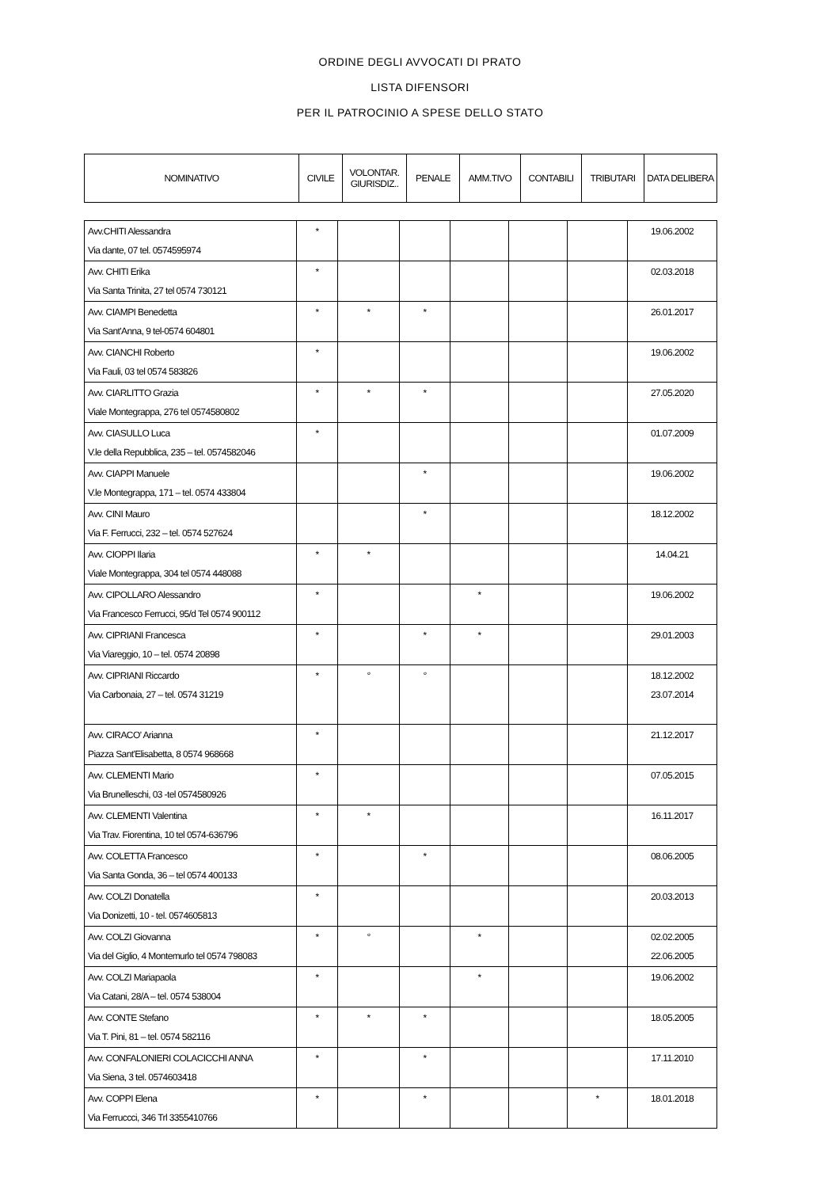ORDINE DEGLI AVVOCATI DI PRATO
LISTA DIFENSORI
PER IL PATROCINIO A SPESE DELLO STATO
| NOMINATIVO | CIVILE | VOLONTAR. GIURISDIZ.. | PENALE | AMM.TIVO | CONTABILI | TRIBUTARI | DATA DELIBERA |
| --- | --- | --- | --- | --- | --- | --- | --- |
| Avv.CHITI Alessandra Via dante, 07 tel. 0574595974 | * | | | | | | 19.06.2002 |
| Avv. CHITI Erika Via Santa Trinita, 27 tel 0574 730121 | * | | | | | | 02.03.2018 |
| Avv. CIAMPI Benedetta Via Sant'Anna, 9 tel-0574 604801 | * | * | * | | | | 26.01.2017 |
| Avv. CIANCHI Roberto Via Fauli, 03 tel 0574 583826 | * | | | | | | 19.06.2002 |
| Avv. CIARLITTO Grazia Viale Montegrappa, 276 tel 0574580802 | * | * | * | | | | 27.05.2020 |
| Avv. CIASULLO Luca V.le della Repubblica, 235 – tel. 0574582046 | * | | | | | | 01.07.2009 |
| Avv. CIAPPI Manuele V.le Montegrappa, 171 – tel. 0574 433804 | | | * | | | | 19.06.2002 |
| Avv. CINI Mauro Via F. Ferrucci, 232 – tel. 0574 527624 | | | * | | | | 18.12.2002 |
| Avv. CIOPPI Ilaria Viale Montegrappa, 304 tel 0574 448088 | * | * | | | | | 14.04.21 |
| Avv. CIPOLLARO Alessandro Via Francesco Ferrucci, 95/d Tel 0574 900112 | * | | | * | | | 19.06.2002 |
| Avv. CIPRIANI Francesca Via Viareggio, 10 – tel. 0574 20898 | * | | * | * | | | 29.01.2003 |
| Avv. CIPRIANI Riccardo Via Carbonaia, 27 – tel. 0574 31219 | * | ° | ° | | | | 18.12.2002 23.07.2014 |
| Avv. CIRACO' Arianna Piazza Sant'Elisabetta, 8 0574 968668 | * | | | | | | 21.12.2017 |
| Avv. CLEMENTI Mario Via Brunelleschi, 03 -tel 0574580926 | * | | | | | | 07.05.2015 |
| Avv. CLEMENTI Valentina Via Trav. Fiorentina, 10 tel 0574-636796 | * | * | | | | | 16.11.2017 |
| Avv. COLETTA Francesco Via Santa Gonda, 36 – tel 0574 400133 | * | | * | | | | 08.06.2005 |
| Avv. COLZI Donatella Via Donizetti, 10 - tel. 0574605813 | * | | | | | | 20.03.2013 |
| Avv. COLZI Giovanna Via del Giglio, 4 Montemurlo tel 0574 798083 | * | ° | | * | | | 02.02.2005 22.06.2005 |
| Avv. COLZI Mariapaola Via Catani, 28/A – tel. 0574 538004 | * | | | * | | | 19.06.2002 |
| Avv. CONTE Stefano Via T. Pini, 81 – tel. 0574 582116 | * | * | * | | | | 18.05.2005 |
| Avv. CONFALONIERI COLACICCHI ANNA Via Siena, 3 tel. 0574603418 | * | | * | | | | 17.11.2010 |
| Avv. COPPI Elena Via Ferruccci, 346 Trl 3355410766 | * | | * | | | * | 18.01.2018 |